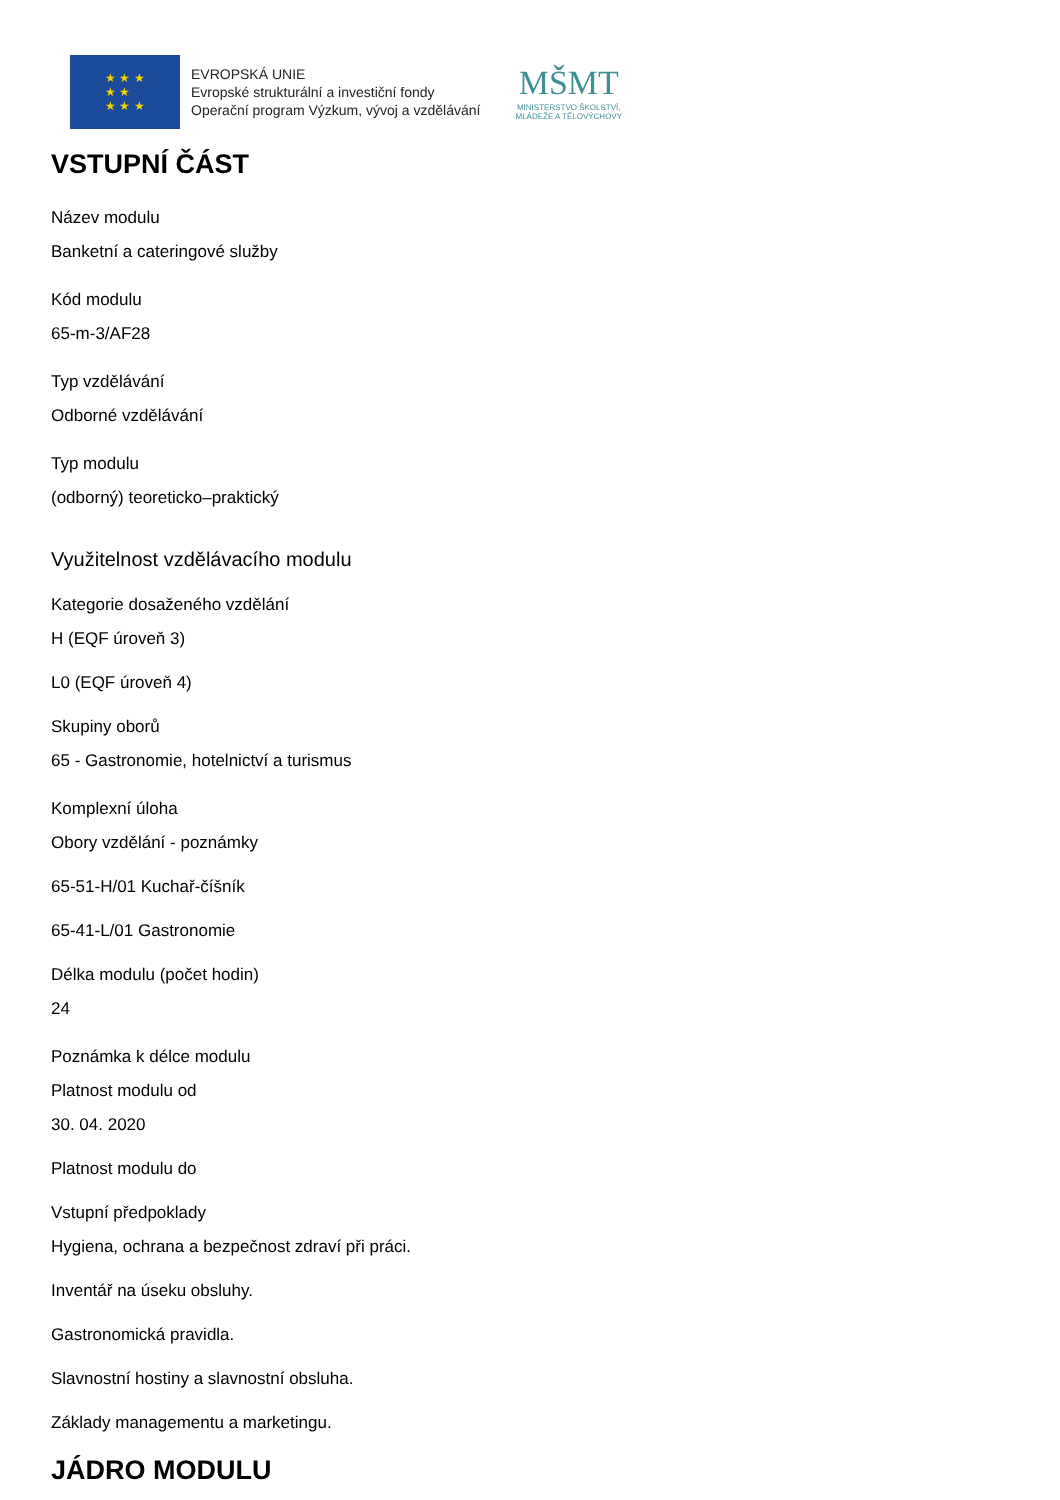★ ★ ★
★ ★
★ ★ ★
EVROPSKÁ UNIE
Evropské strukturální a investiční fondy
Operační program Výzkum, vývoj a vzdělávání
MŠMT
MINISTERSTVO ŠKOLSTVÍ,
MLÁDEŽE A TĚLOVÝCHOVY
VSTUPNÍ ČÁST
Název modulu
Banketní a cateringové služby
Kód modulu
65-m-3/AF28
Typ vzdělávání
Odborné vzdělávání
Typ modulu
(odborný) teoreticko–praktický
Využitelnost vzdělávacího modulu
Kategorie dosaženého vzdělání
H (EQF úroveň 3)
L0 (EQF úroveň 4)
Skupiny oborů
65 - Gastronomie, hotelnictví a turismus
Komplexní úloha
Obory vzdělání - poznámky
65-51-H/01 Kuchař-číšník
65-41-L/01 Gastronomie
Délka modulu (počet hodin)
24
Poznámka k délce modulu
Platnost modulu od
30. 04. 2020
Platnost modulu do
Vstupní předpoklady
Hygiena, ochrana a bezpečnost zdraví při práci.
Inventář na úseku obsluhy.
Gastronomická pravidla.
Slavnostní hostiny a slavnostní obsluha.
Základy managementu a marketingu.
JÁDRO MODULU